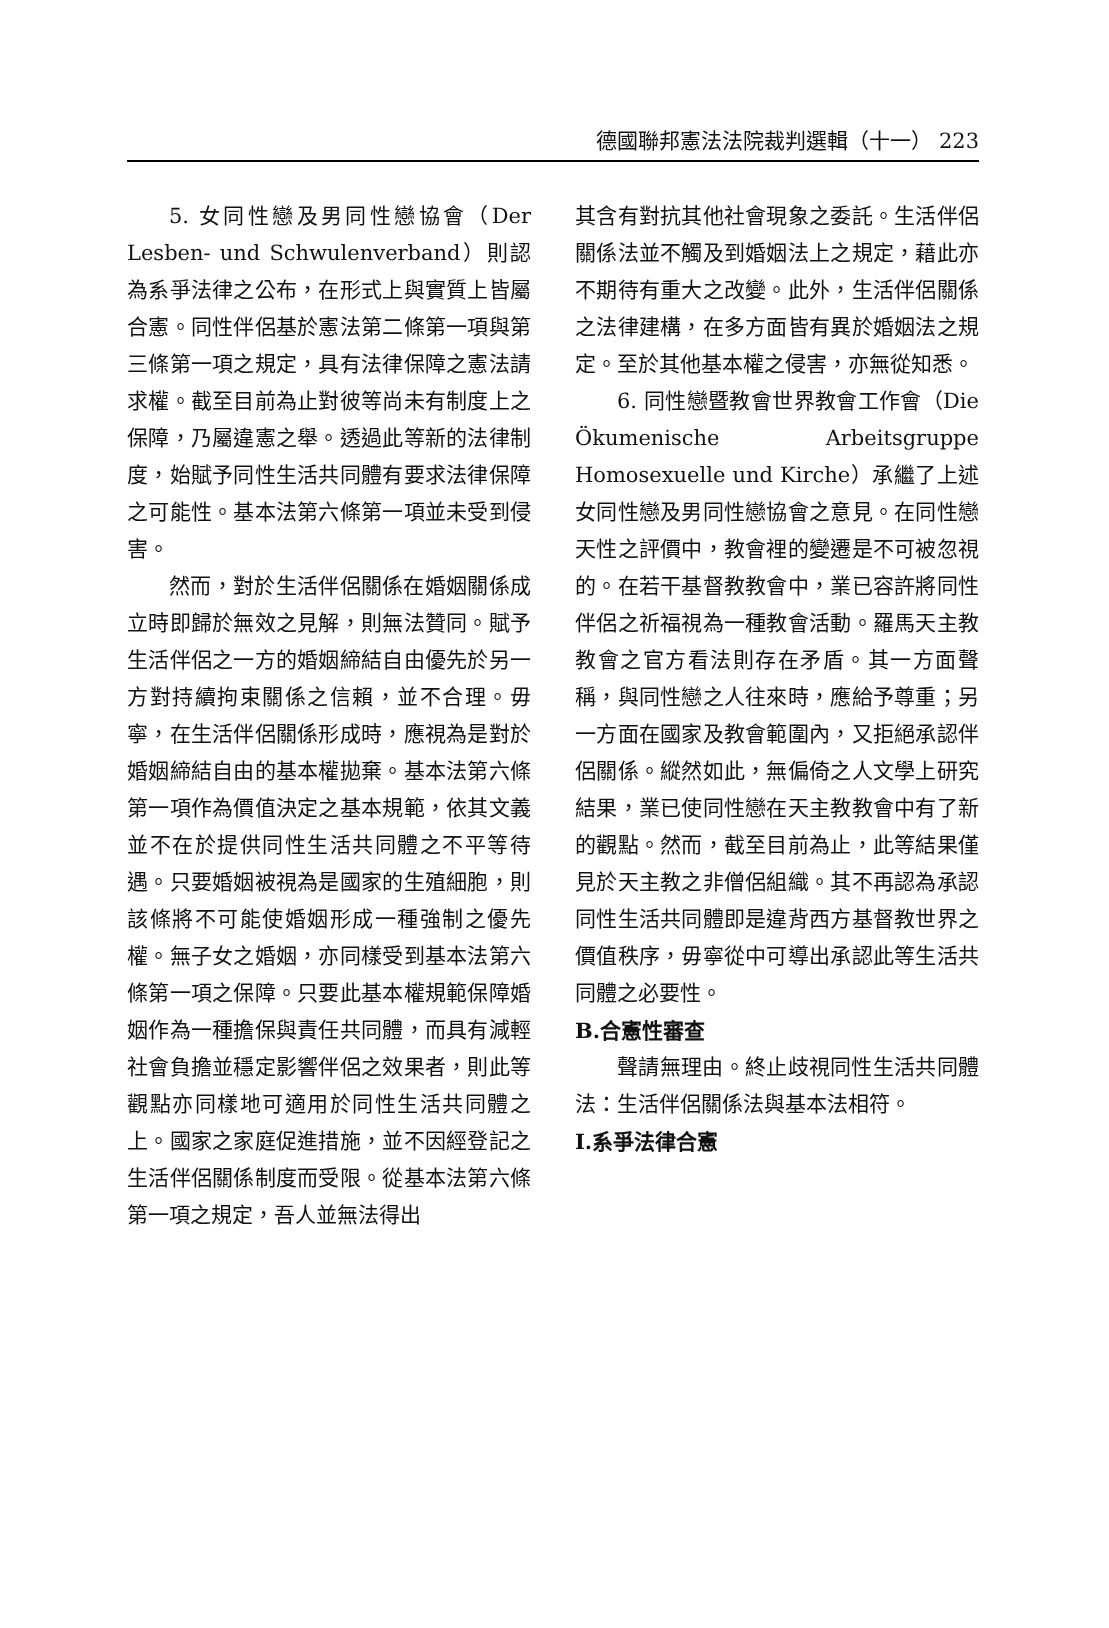德國聯邦憲法法院裁判選輯（十一） 223
5. 女同性戀及男同性戀協會（Der Lesben- und Schwulenverband）則認為系爭法律之公布，在形式上與實質上皆屬合憲。同性伴侶基於憲法第二條第一項與第三條第一項之規定，具有法律保障之憲法請求權。截至目前為止對彼等尚未有制度上之保障，乃屬違憲之舉。透過此等新的法律制度，始賦予同性生活共同體有要求法律保障之可能性。基本法第六條第一項並未受到侵害。
然而，對於生活伴侶關係在婚姻關係成立時即歸於無效之見解，則無法贊同。賦予生活伴侶之一方的婚姻締結自由優先於另一方對持續拘束關係之信賴，並不合理。毋寧，在生活伴侶關係形成時，應視為是對於婚姻締結自由的基本權拋棄。基本法第六條第一項作為價值決定之基本規範，依其文義並不在於提供同性生活共同體之不平等待遇。只要婚姻被視為是國家的生殖細胞，則該條將不可能使婚姻形成一種強制之優先權。無子女之婚姻，亦同樣受到基本法第六條第一項之保障。只要此基本權規範保障婚姻作為一種擔保與責任共同體，而具有減輕社會負擔並穩定影響伴侶之效果者，則此等觀點亦同樣地可適用於同性生活共同體之上。國家之家庭促進措施，並不因經登記之生活伴侶關係制度而受限。從基本法第六條第一項之規定，吾人並無法得出
其含有對抗其他社會現象之委託。生活伴侶關係法並不觸及到婚姻法上之規定，藉此亦不期待有重大之改變。此外，生活伴侶關係之法律建構，在多方面皆有異於婚姻法之規定。至於其他基本權之侵害，亦無從知悉。
6. 同性戀暨教會世界教會工作會（Die Ökumenische Arbeitsgruppe Homosexuelle und Kirche）承繼了上述女同性戀及男同性戀協會之意見。在同性戀天性之評價中，教會裡的變遷是不可被忽視的。在若干基督教教會中，業已容許將同性伴侶之祈福視為一種教會活動。羅馬天主教教會之官方看法則存在矛盾。其一方面聲稱，與同性戀之人往來時，應給予尊重；另一方面在國家及教會範圍內，又拒絕承認伴侶關係。縱然如此，無偏倚之人文學上研究結果，業已使同性戀在天主教教會中有了新的觀點。然而，截至目前為止，此等結果僅見於天主教之非僧侶組織。其不再認為承認同性生活共同體即是違背西方基督教世界之價值秩序，毋寧從中可導出承認此等生活共同體之必要性。
B.合憲性審查
聲請無理由。終止歧視同性生活共同體法：生活伴侶關係法與基本法相符。
I.系爭法律合憲